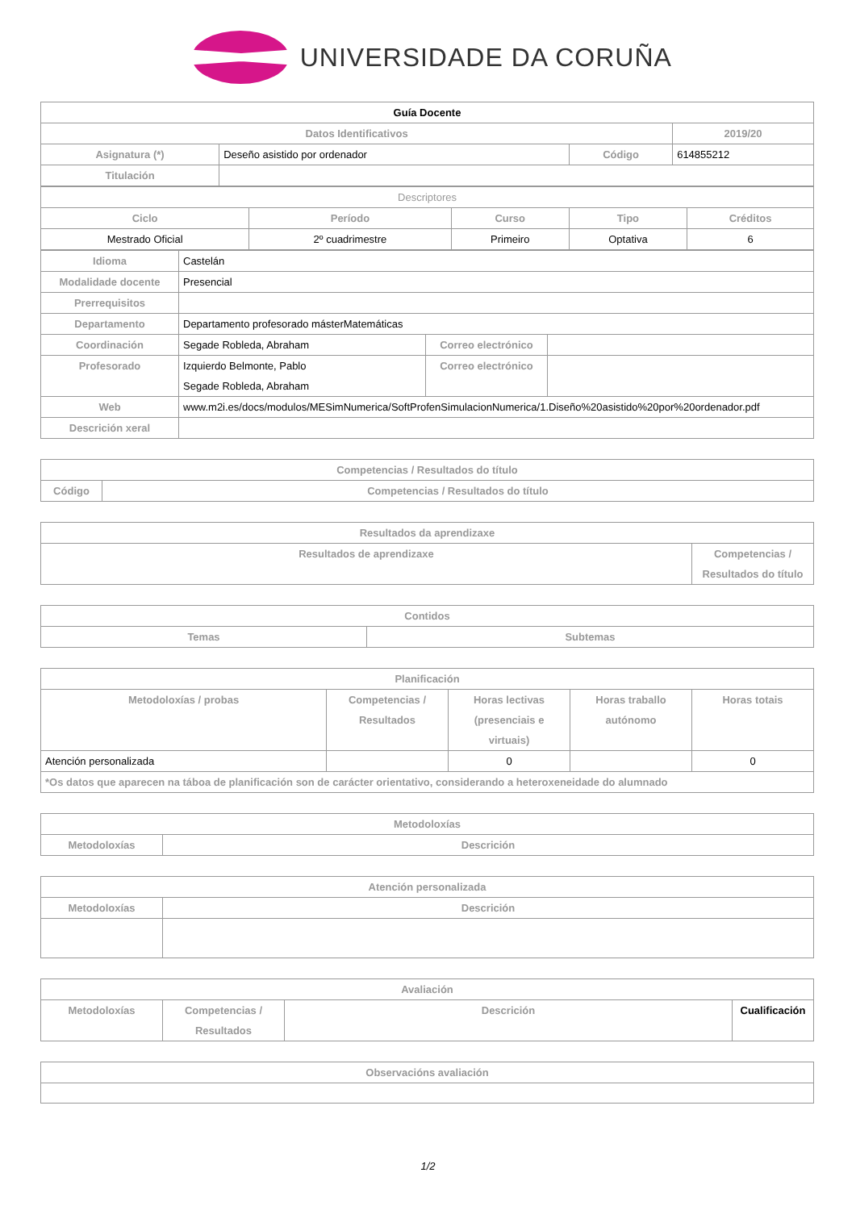UNIVERSIDADE DA CORUÑA
| Guía Docente | | | |
| --- | --- | --- | --- |
| Datos Identificativos | | | 2019/20 |
| Asignatura (*) | Deseño asistido por ordenador | Código | 614855212 |
| Titulación | | | |
| Descriptores | | | | |
| Ciclo | Período | Curso | Tipo | Créditos |
| Mestrado Oficial | 2º cuadrimestre | Primeiro | Optativa | 6 |
| Idioma | Castelán | | |
| Modalidade docente | Presencial | | |
| Prerrequisitos | | | |
| Departamento | Departamento profesorado másterMatemáticas | | |
| Coordinación | Segade Robleda, Abraham | Correo electrónico | |
| Profesorado | Izquierdo Belmonte, Pablo Segade Robleda, Abraham | Correo electrónico | |
| Web | www.m2i.es/docs/modulos/MESimNumerica/SoftProfenSimulacionNumerica/1.Diseño%20asistido%20por%20ordenador.pdf | | |
| Descrición xeral | | | |
| Competencias / Resultados do título | |
| --- | --- |
| Código | Competencias / Resultados do título |
| Resultados da aprendizaxe | |
| --- | --- |
| Resultados de aprendizaxe | Competencias / Resultados do título |
| Contidos | |
| --- | --- |
| Temas | Subtemas |
| Planificación | | | | |
| --- | --- | --- | --- | --- |
| Metodoloxías / probas | Competencias / Resultados | Horas lectivas (presenciais e virtuais) | Horas traballo autónomo | Horas totais |
| Atención personalizada | | 0 | | 0 |
| *Os datos que aparecen na táboa de planificación son de carácter orientativo, considerando a heteroxeneidade do alumnado | | | | |
| Metodoloxías | |
| --- | --- |
| Metodoloxías | Descrición |
| Atención personalizada | |
| --- | --- |
| Metodoloxías | Descrición |
| Avaliación | | | |
| --- | --- | --- | --- |
| Metodoloxías | Competencias / Resultados | Descrición | Cualificación |
| Observacións avaliación |
| --- |
1/2